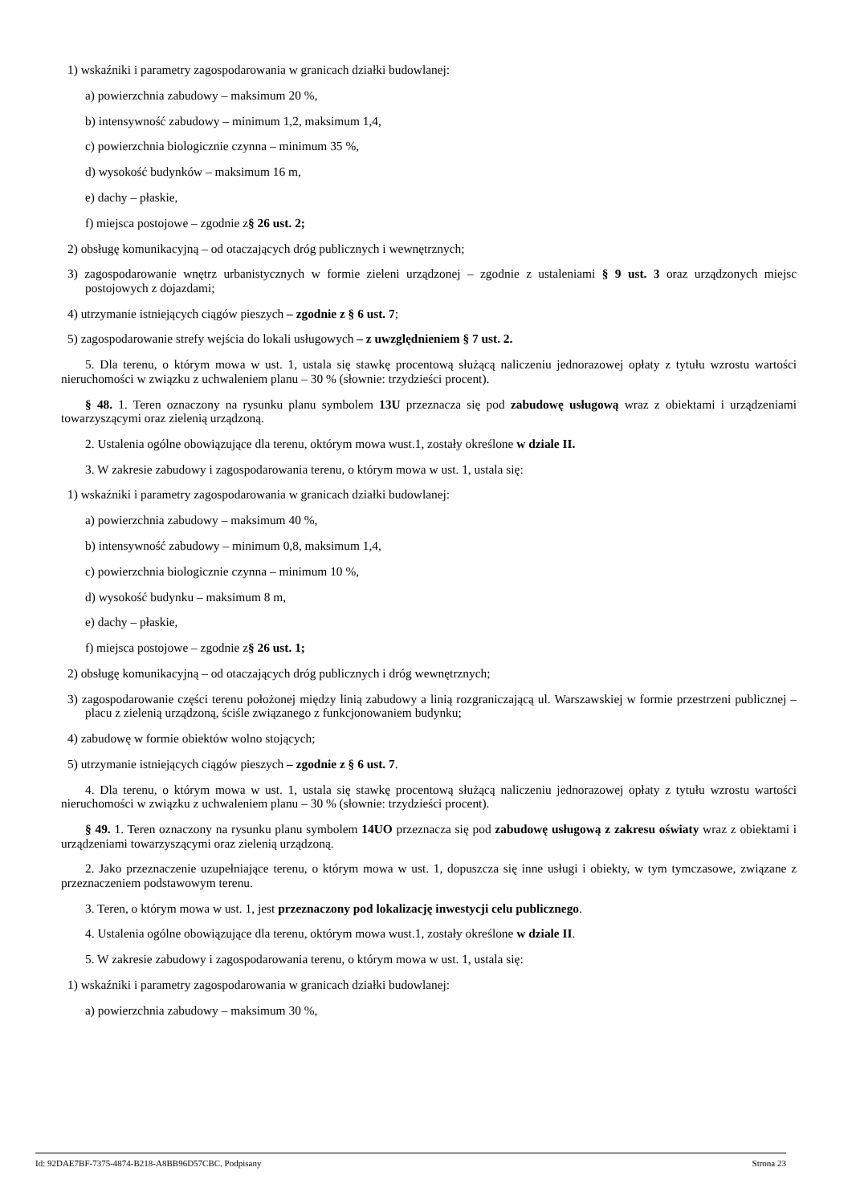1) wskaźniki i parametry zagospodarowania w granicach działki budowlanej:
a) powierzchnia zabudowy – maksimum 20 %,
b) intensywność zabudowy – minimum 1,2, maksimum 1,4,
c) powierzchnia biologicznie czynna – minimum 35 %,
d) wysokość budynków – maksimum 16 m,
e) dachy – płaskie,
f) miejsca postojowe – zgodnie z§ 26 ust. 2;
2) obsługę komunikacyjną – od otaczających dróg publicznych i wewnętrznych;
3) zagospodarowanie wnętrz urbanistycznych w formie zieleni urządzonej – zgodnie z ustaleniami § 9 ust. 3 oraz urządzonych miejsc postojowych z dojazdami;
4) utrzymanie istniejących ciągów pieszych – zgodnie z § 6 ust. 7;
5) zagospodarowanie strefy wejścia do lokali usługowych – z uwzględnieniem § 7 ust. 2.
5. Dla terenu, o którym mowa w ust. 1, ustala się stawkę procentową służącą naliczeniu jednorazowej opłaty z tytułu wzrostu wartości nieruchomości w związku z uchwaleniem planu – 30 % (słownie: trzydzieści procent).
§ 48. 1. Teren oznaczony na rysunku planu symbolem 13U przeznacza się pod zabudowę usługową wraz z obiektami i urządzeniami towarzyszącymi oraz zielenią urządzoną.
2. Ustalenia ogólne obowiązujące dla terenu, októrym mowa wust.1, zostały określone w dziale II.
3. W zakresie zabudowy i zagospodarowania terenu, o którym mowa w ust. 1, ustala się:
1) wskaźniki i parametry zagospodarowania w granicach działki budowlanej:
a) powierzchnia zabudowy – maksimum 40 %,
b) intensywność zabudowy – minimum 0,8, maksimum 1,4,
c) powierzchnia biologicznie czynna – minimum 10 %,
d) wysokość budynku – maksimum 8 m,
e) dachy – płaskie,
f) miejsca postojowe – zgodnie z§ 26 ust. 1;
2) obsługę komunikacyjną – od otaczających dróg publicznych i dróg wewnętrznych;
3) zagospodarowanie części terenu położonej między linią zabudowy a linią rozgraniczającą ul. Warszawskiej w formie przestrzeni publicznej – placu z zielenią urządzoną, ściśle związanego z funkcjonowaniem budynku;
4) zabudowę w formie obiektów wolno stojących;
5) utrzymanie istniejących ciągów pieszych – zgodnie z § 6 ust. 7.
4. Dla terenu, o którym mowa w ust. 1, ustala się stawkę procentową służącą naliczeniu jednorazowej opłaty z tytułu wzrostu wartości nieruchomości w związku z uchwaleniem planu – 30 % (słownie: trzydzieści procent).
§ 49. 1. Teren oznaczony na rysunku planu symbolem 14UO przeznacza się pod zabudowę usługową z zakresu oświaty wraz z obiektami i urządzeniami towarzyszącymi oraz zielenią urządzoną.
2. Jako przeznaczenie uzupełniające terenu, o którym mowa w ust. 1, dopuszcza się inne usługi i obiekty, w tym tymczasowe, związane z przeznaczeniem podstawowym terenu.
3. Teren, o którym mowa w ust. 1, jest przeznaczony pod lokalizację inwestycji celu publicznego.
4. Ustalenia ogólne obowiązujące dla terenu, októrym mowa wust.1, zostały określone w dziale II.
5. W zakresie zabudowy i zagospodarowania terenu, o którym mowa w ust. 1, ustala się:
1) wskaźniki i parametry zagospodarowania w granicach działki budowlanej:
a) powierzchnia zabudowy – maksimum 30 %,
Id: 92DAE7BF-7375-4874-B218-A8BB96D57CBC. Podpisany Strona 23